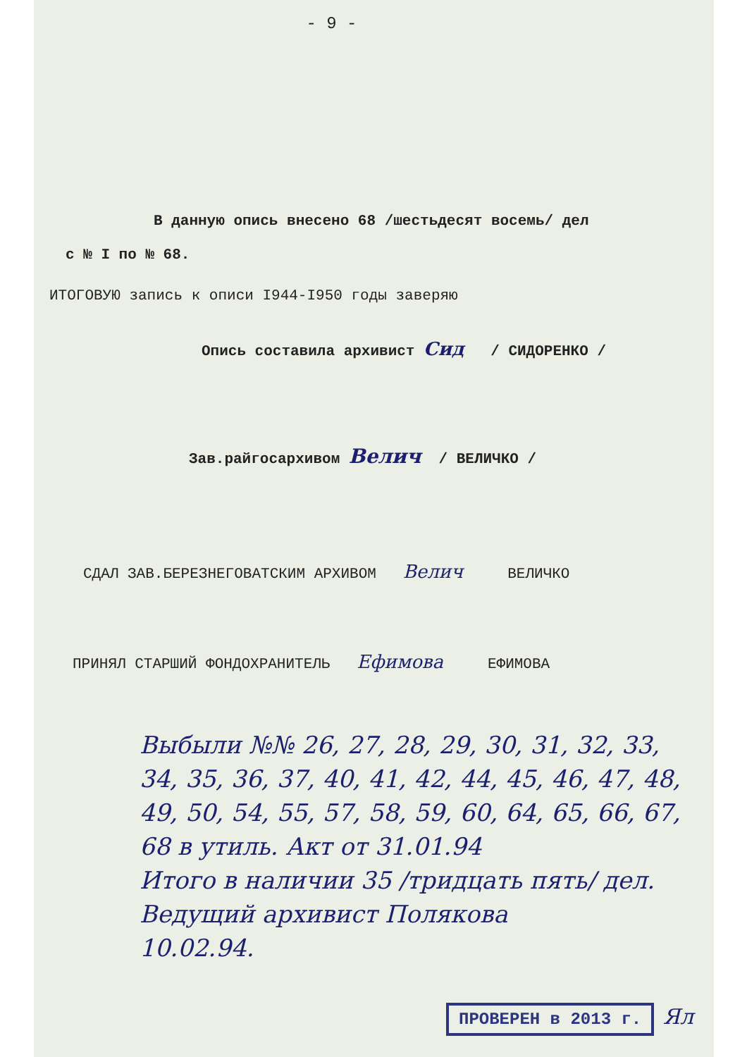- 9 -
В данную опись внесено 68 /шестьдесят восемь/ дел
с № I по № 68.
ИТОГОВУЮ запись к описи I944-I950 годы заверяю
Опись составила архивист Сид / СИДОРЕНКО /
Зав.райгосархивом Велич / ВЕЛИЧКО /
СДАЛ ЗАВ.БЕРЕЗНЕГОВАТСКИМ АРХИВОМ Велич ВЕЛИЧКО
ПРИНЯЛ СТАРШИЙ ФОНДОХРАНИТЕЛЬ Ефимова ЕФИМОВА
Выбыли №№ 26, 27, 28, 29, 30, 31, 32, 33, 34, 35, 36, 37, 40, 41, 42, 44, 45, 46, 47, 48, 49, 50, 54, 55, 57, 58, 59, 60, 64, 65, 66, 67, 68 в утиль. Акт от 31.01.94
Итого в наличии 35 /тридцать пять/ дел.
Ведущий архивист Полякова
10.02.94.
ПРОВЕРЕН в 2013 г. Ял